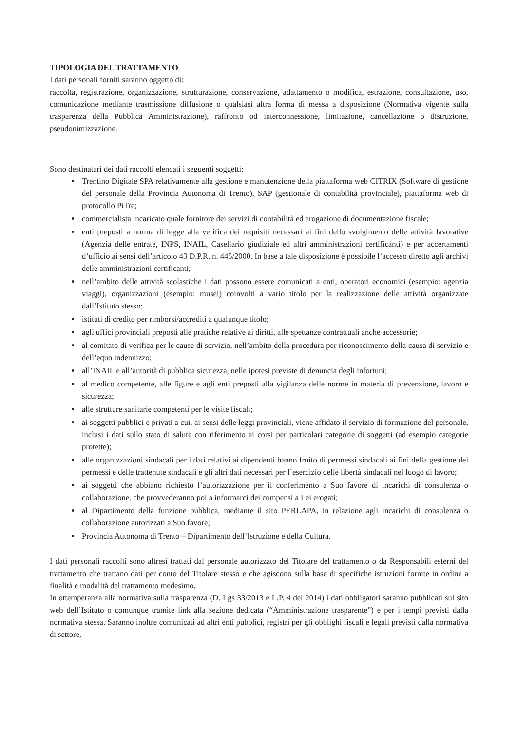TIPOLOGIA DEL TRATTAMENTO
I dati personali forniti saranno oggetto di:
raccolta, registrazione, organizzazione, strutturazione, conservazione, adattamento o modifica, estrazione, consultazione, uso, comunicazione mediante trasmissione diffusione o qualsiasi altra forma di messa a disposizione (Normativa vigente sulla trasparenza della Pubblica Amministrazione), raffronto od interconnessione, limitazione, cancellazione o distruzione, pseudonimizzazione.
Sono destinatari dei dati raccolti elencati i seguenti soggetti:
Trentino Digitale SPA relativamente alla gestione e manutenzione della piattaforma web CITRIX (Software di gestione del personale della Provincia Autonoma di Trento), SAP (gestionale di contabilità provinciale), piattaforma web di protocollo PiTre;
commercialista incaricato quale fornitore dei servizi di contabilità ed erogazione di documentazione fiscale;
enti preposti a norma di legge alla verifica dei requisiti necessari ai fini dello svolgimento delle attività lavorative (Agenzia delle entrate, INPS, INAIL, Casellario giudiziale ed altri amministrazioni certificanti) e per accertamenti d’ufficio ai sensi dell’articolo 43 D.P.R. n. 445/2000. In base a tale disposizione è possibile l’accesso diretto agli archivi delle amministrazioni certificanti;
nell’ambito delle attività scolastiche i dati possono essere comunicati a enti, operatori economici (esempio: agenzia viaggi), organizzazioni (esempio: musei) coinvolti a vario titolo per la realizzazione delle attività organizzate dall’Istituto stesso;
istituti di credito per rimborsi/accrediti a qualunque titolo;
agli uffici provinciali preposti alle pratiche relative ai diritti, alle spettanze contrattuali anche accessorie;
al comitato di verifica per le cause di servizio, nell’ambito della procedura per riconoscimento della causa di servizio e dell’equo indennizzo;
all’INAIL e all’autorità di pubblica sicurezza, nelle ipotesi previste di denuncia degli infortuni;
al medico competente, alle figure e agli enti preposti alla vigilanza delle norme in materia di prevenzione, lavoro e sicurezza;
alle strutture sanitarie competenti per le visite fiscali;
ai soggetti pubblici e privati a cui, ai sensi delle leggi provinciali, viene affidato il servizio di formazione del personale, inclusi i dati sullo stato di salute con riferimento ai corsi per particolari categorie di soggetti (ad esempio categorie protette);
alle organizzazioni sindacali per i dati relativi ai dipendenti hanno fruito di permessi sindacali ai fini della gestione dei permessi e delle trattenute sindacali e gli altri dati necessari per l’esercizio delle libertà sindacali nel luogo di lavoro;
ai soggetti che abbiano richiesto l’autorizzazione per il conferimento a Suo favore di incarichi di consulenza o collaborazione, che provvederanno poi a informarci dei compensi a Lei erogati;
al Dipartimento della funzione pubblica, mediante il sito PERLAPA, in relazione agli incarichi di consulenza o collaborazione autorizzati a Suo favore;
Provincia Autonoma di Trento – Dipartimento dell’Istruzione e della Cultura.
I dati personali raccolti sono altresì trattati dal personale autorizzato del Titolare del trattamento o da Responsabili esterni del trattamento che trattano dati per conto del Titolare stesso e che agiscono sulla base di specifiche istruzioni fornite in ordine a finalità e modalità del trattamento medesimo.
In ottemperanza alla normativa sulla trasparenza (D. Lgs 33/2013 e L.P. 4 del 2014) i dati obbligatori saranno pubblicati sul sito web dell’Istituto o comunque tramite link alla sezione dedicata (“Amministrazione trasparente”) e per i tempi previsti dalla normativa stessa. Saranno inoltre comunicati ad altri enti pubblici, registri per gli obblighi fiscali e legali previsti dalla normativa di settore.